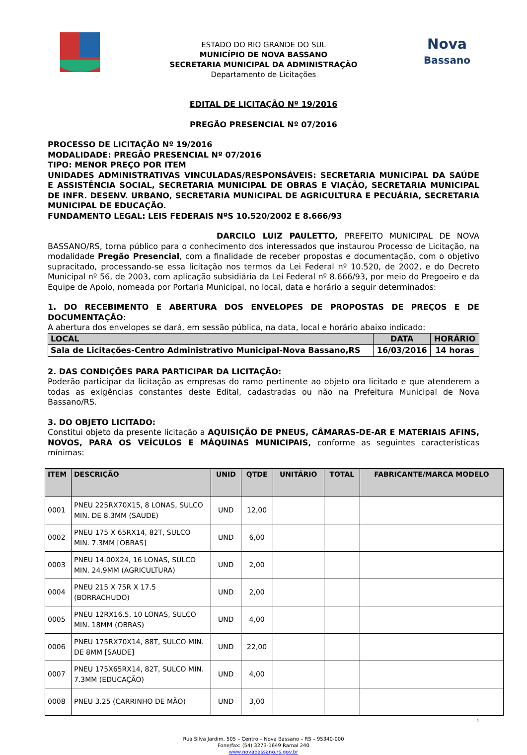ESTADO DO RIO GRANDE DO SUL
MUNICÍPIO DE NOVA BASSANO
SECRETARIA MUNICIPAL DA ADMINISTRAÇÃO
Departamento de Licitações
Nova
Bassano
EDITAL DE LICITAÇÃO Nº 19/2016
PREGÃO PRESENCIAL Nº 07/2016
PROCESSO DE LICITAÇÃO Nº 19/2016
MODALIDADE: PREGÃO PRESENCIAL Nº 07/2016
TIPO: MENOR PREÇO POR ITEM
UNIDADES ADMINISTRATIVAS VINCULADAS/RESPONSÁVEIS: SECRETARIA MUNICIPAL DA SAÚDE E ASSISTÊNCIA SOCIAL, SECRETARIA MUNICIPAL DE OBRAS E VIAÇÃO, SECRETARIA MUNICIPAL DE INFR. DESENV. URBANO, SECRETARIA MUNICIPAL DE AGRICULTURA E PECUÁRIA, SECRETARIA MUNICIPAL DE EDUCAÇÃO.
FUNDAMENTO LEGAL: LEIS FEDERAIS NºS 10.520/2002 E 8.666/93
DARCILO LUIZ PAULETTO, PREFEITO MUNICIPAL DE NOVA BASSANO/RS, torna público para o conhecimento dos interessados que instaurou Processo de Licitação, na modalidade Pregão Presencial, com a finalidade de receber propostas e documentação, com o objetivo supracitado, processando-se essa licitação nos termos da Lei Federal nº 10.520, de 2002, e do Decreto Municipal nº 56, de 2003, com aplicação subsidiária da Lei Federal nº 8.666/93, por meio do Pregoeiro e da Equipe de Apoio, nomeada por Portaria Municipal, no local, data e horário a seguir determinados:
1. DO RECEBIMENTO E ABERTURA DOS ENVELOPES DE PROPOSTAS DE PREÇOS E DE DOCUMENTAÇÃO:
A abertura dos envelopes se dará, em sessão pública, na data, local e horário abaixo indicado:
| LOCAL | DATA | HORÁRIO |
| --- | --- | --- |
| Sala de Licitações-Centro Administrativo Municipal-Nova Bassano,RS | 16/03/2016 | 14 horas |
2. DAS CONDIÇÕES PARA PARTICIPAR DA LICITAÇÃO:
Poderão participar da licitação as empresas do ramo pertinente ao objeto ora licitado e que atenderem a todas as exigências constantes deste Edital, cadastradas ou não na Prefeitura Municipal de Nova Bassano/RS.
3. DO OBJETO LICITADO:
Constitui objeto da presente licitação a AQUISIÇÃO DE PNEUS, CÂMARAS-DE-AR E MATERIAIS AFINS, NOVOS, PARA OS VEÍCULOS E MÁQUINAS MUNICIPAIS, conforme as seguintes características mínimas:
| ITEM | DESCRIÇÃO | UNID | QTDE | UNITÁRIO | TOTAL | FABRICANTE/MARCA MODELO |
| --- | --- | --- | --- | --- | --- | --- |
| 0001 | PNEU 225RX70X15, 8 LONAS, SULCO MIN. DE 8.3MM (SAUDE) | UND | 12,00 | | | |
| 0002 | PNEU 175 X 65RX14, 82T, SULCO MIN. 7.3MM [OBRAS] | UND | 6,00 | | | |
| 0003 | PNEU 14.00X24, 16 LONAS, SULCO MIN. 24.9MM (AGRICULTURA) | UND | 2,00 | | | |
| 0004 | PNEU 215 X 75R X 17.5 (BORRACHUDO) | UND | 2,00 | | | |
| 0005 | PNEU 12RX16.5, 10 LONAS, SULCO MIN. 18MM (OBRAS) | UND | 4,00 | | | |
| 0006 | PNEU 175RX70X14, 88T, SULCO MIN. DE 8MM [SAUDE] | UND | 22,00 | | | |
| 0007 | PNEU 175X65RX14, 82T, SULCO MIN. 7.3MM (EDUCAÇÃO) | UND | 4,00 | | | |
| 0008 | PNEU 3.25 (CARRINHO DE MÃO) | UND | 3,00 | | | |
1
Rua Silva Jardim, 505 – Centro – Nova Bassano – RS – 95340-000
Fone/fax: (54) 3273-1649 Ramal 240
www.novabassano.rs.gov.br